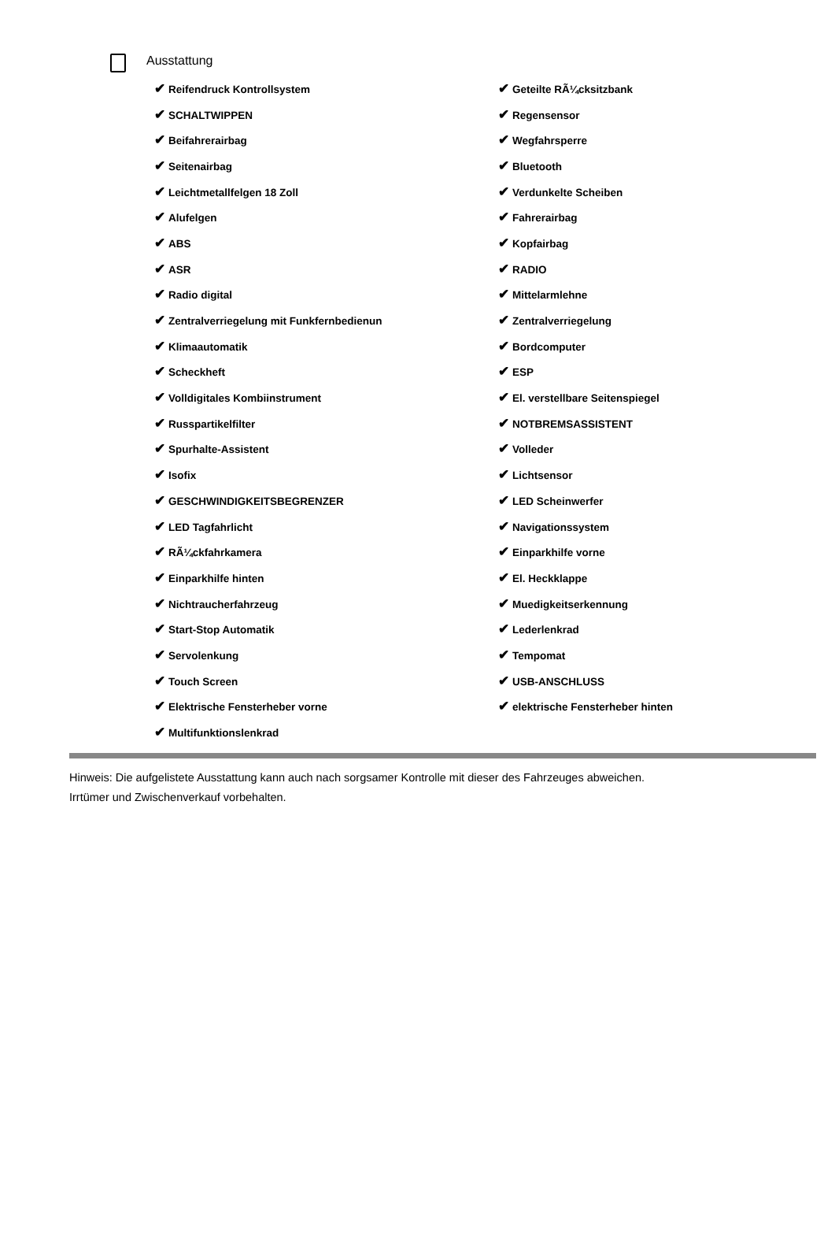Ausstattung
| ✔ Reifendruck Kontrollsystem | ✔ Geteilte RÃ¼cksitzbank |
| ✔ SCHALTWIPPEN | ✔ Regensensor |
| ✔ Beifahrerairbag | ✔ Wegfahrsperre |
| ✔ Seitenairbag | ✔ Bluetooth |
| ✔ Leichtmetallfelgen 18 Zoll | ✔ Verdunkelte Scheiben |
| ✔ Alufelgen | ✔ Fahrerairbag |
| ✔ ABS | ✔ Kopfairbag |
| ✔ ASR | ✔ RADIO |
| ✔ Radio digital | ✔ Mittelarmlehne |
| ✔ Zentralverriegelung mit Funkfernbedienun | ✔ Zentralverriegelung |
| ✔ Klimaautomatik | ✔ Bordcomputer |
| ✔ Scheckheft | ✔ ESP |
| ✔ Volldigitales Kombiinstrument | ✔ El. verstellbare Seitenspiegel |
| ✔ Russpartikelfilter | ✔ NOTBREMSASSISTENT |
| ✔ Spurhalte-Assistent | ✔ Volleder |
| ✔ Isofix | ✔ Lichtsensor |
| ✔ GESCHWINDIGKEITSBEGRENZER | ✔ LED Scheinwerfer |
| ✔ LED Tagfahrlicht | ✔ Navigationssystem |
| ✔ RÃ¼ckfahrkamera | ✔ Einparkhilfe vorne |
| ✔ Einparkhilfe hinten | ✔ El. Heckklappe |
| ✔ Nichtraucherfahrzeug | ✔ Muedigkeitserkennung |
| ✔ Start-Stop Automatik | ✔ Lederlenkrad |
| ✔ Servolenkung | ✔ Tempomat |
| ✔ Touch Screen | ✔ USB-ANSCHLUSS |
| ✔ Elektrische Fensterheber vorne | ✔ elektrische Fensterheber hinten |
| ✔ Multifunktionslenkrad | |
Hinweis: Die aufgelistete Ausstattung kann auch nach sorgsamer Kontrolle mit dieser des Fahrzeuges abweichen. Irrtümer und Zwischenverkauf vorbehalten.